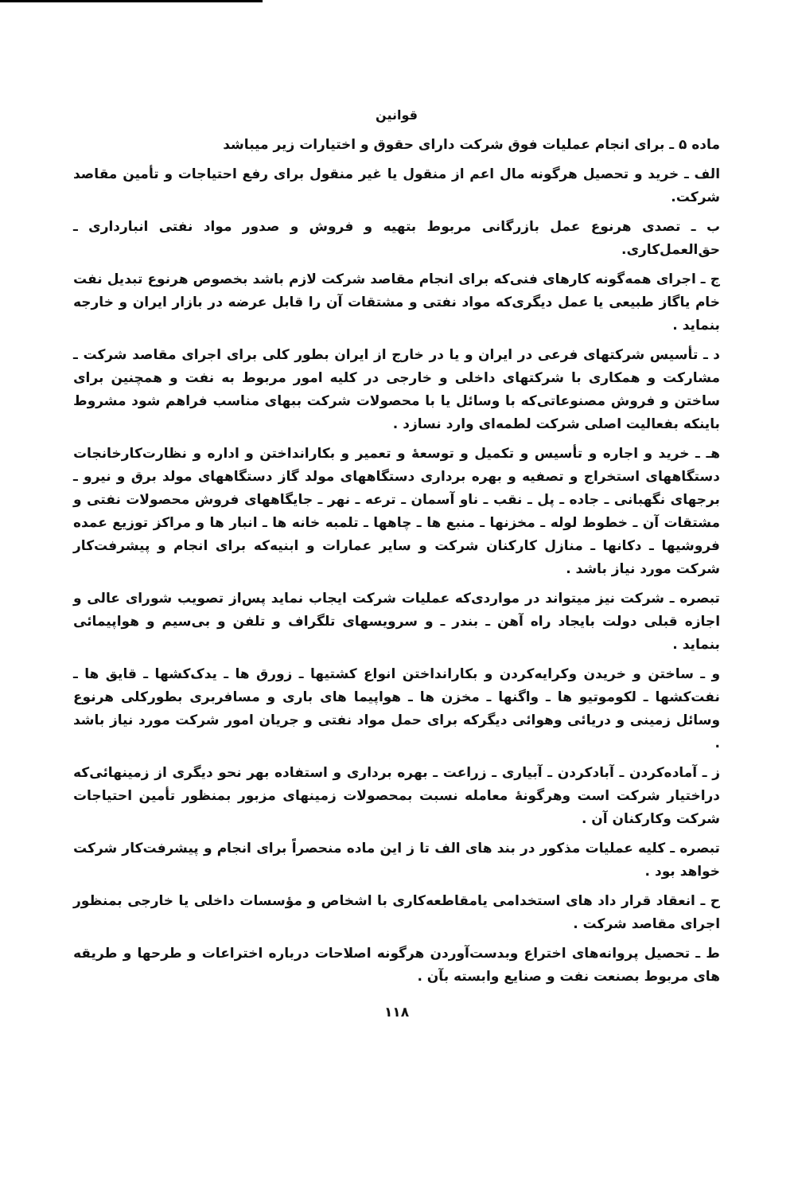قوانین
ماده ۵ ـ برای انجام عملیات فوق شرکت دارای حقوق و اختیارات زیر میباشد
الف ـ خرید و تحصیل هرگونه مال اعم از منقول یا غیر منقول برای رفع احتیاجات و تأمین مقاصد شرکت.
ب ـ تصدی هرنوع عمل بازرگانی مربوط بتهیه و فروش و صدور مواد نفتی انبارداری ـ حق‌العمل‌کاری.
ج ـ اجرای همه‌گونه کارهای فنی‌که برای انجام مقاصد شرکت لازم باشد بخصوص هرنوع تبدیل نفت خام یاگاز طبیعی یا عمل دیگری‌که مواد نفتی و مشتقات آن را قابل عرضه در بازار ایران و خارجه بنماید .
د ـ تأسیس شرکتهای فرعی در ایران و یا در خارج از ایران بطور کلی برای اجرای مقاصد شرکت ـ مشارکت و همکاری با شرکتهای داخلی و خارجی در کلیه امور مربوط به نفت و همچنین برای ساختن و فروش مصنوعاتی‌که با وسائل یا با محصولات شرکت ببهای مناسب فراهم شود مشروط باینکه بفعالیت اصلی شرکت لطمه‌ای وارد نسازد .
هـ ـ خرید و اجاره و تأسیس و تکمیل و توسعهٔ و تعمیر و بکارانداختن و اداره و نظارت‌کارخانجات دستگاههای استخراج و تصفیه و بهره برداری دستگاههای مولد گاز دستگاههای مولد برق و نیرو ـ برجهای نگهبانی ـ جاده ـ پل ـ نقب ـ ناو آسمان ـ ترعه ـ نهر ـ جایگاههای فروش محصولات نفتی و مشتقات آن ـ خطوط لوله ـ مخزنها ـ منبع ها ـ چاهها ـ تلمبه خانه ها ـ انبار ها و مراکز توزیع عمده فروشیها ـ دکانها ـ منازل کارکنان شرکت و سایر عمارات و ابنیه‌که برای انجام و پیشرفت‌کار شرکت مورد نیاز باشد .
تبصره ـ شرکت نیز میتواند در مواردی‌که عملیات شرکت ایجاب نماید پس‌از تصویب شورای عالی و اجازه قبلی دولت بایجاد راه آهن ـ بندر ـ و سرویسهای تلگراف و تلفن و بی‌سیم و هواپیمائی بنماید .
و ـ ساختن و خریدن وکرایه‌کردن و بکارانداختن انواع کشتیها ـ زورق ها ـ یدک‌کشها ـ قایق ها ـ نفت‌کشها ـ لکوموتیو ها ـ واگنها ـ مخزن ها ـ هواپیما های باری و مسافربری بطورکلی هرنوع وسائل زمینی و دریائی وهوائی دیگرکه برای حمل مواد نفتی و جریان امور شرکت مورد نیاز باشد .
ز ـ آماده‌کردن ـ آبادکردن ـ آبیاری ـ زراعت ـ بهره برداری و استفاده بهر نحو دیگری از زمینهائی‌که دراختیار شرکت است وهرگونهٔ معامله نسبت بمحصولات زمینهای مزبور بمنظور تأمین احتیاجات شرکت وکارکنان آن .
تبصره ـ کلیه عملیات مذکور در بند های الف تا ز این ماده منحصراً برای انجام و پیشرفت‌کار شرکت خواهد بود .
ح ـ انعقاد قرار داد های استخدامی یامقاطعه‌کاری با اشخاص و مؤسسات داخلی یا خارجی بمنظور اجرای مقاصد شرکت .
ط ـ تحصیل پروانه‌های اختراع وبدست‌آوردن هرگونه اصلاحات درباره اختراعات و طرحها و طریقه های مربوط بصنعت نفت و صنایع وابسته بآن .
۱۱۸